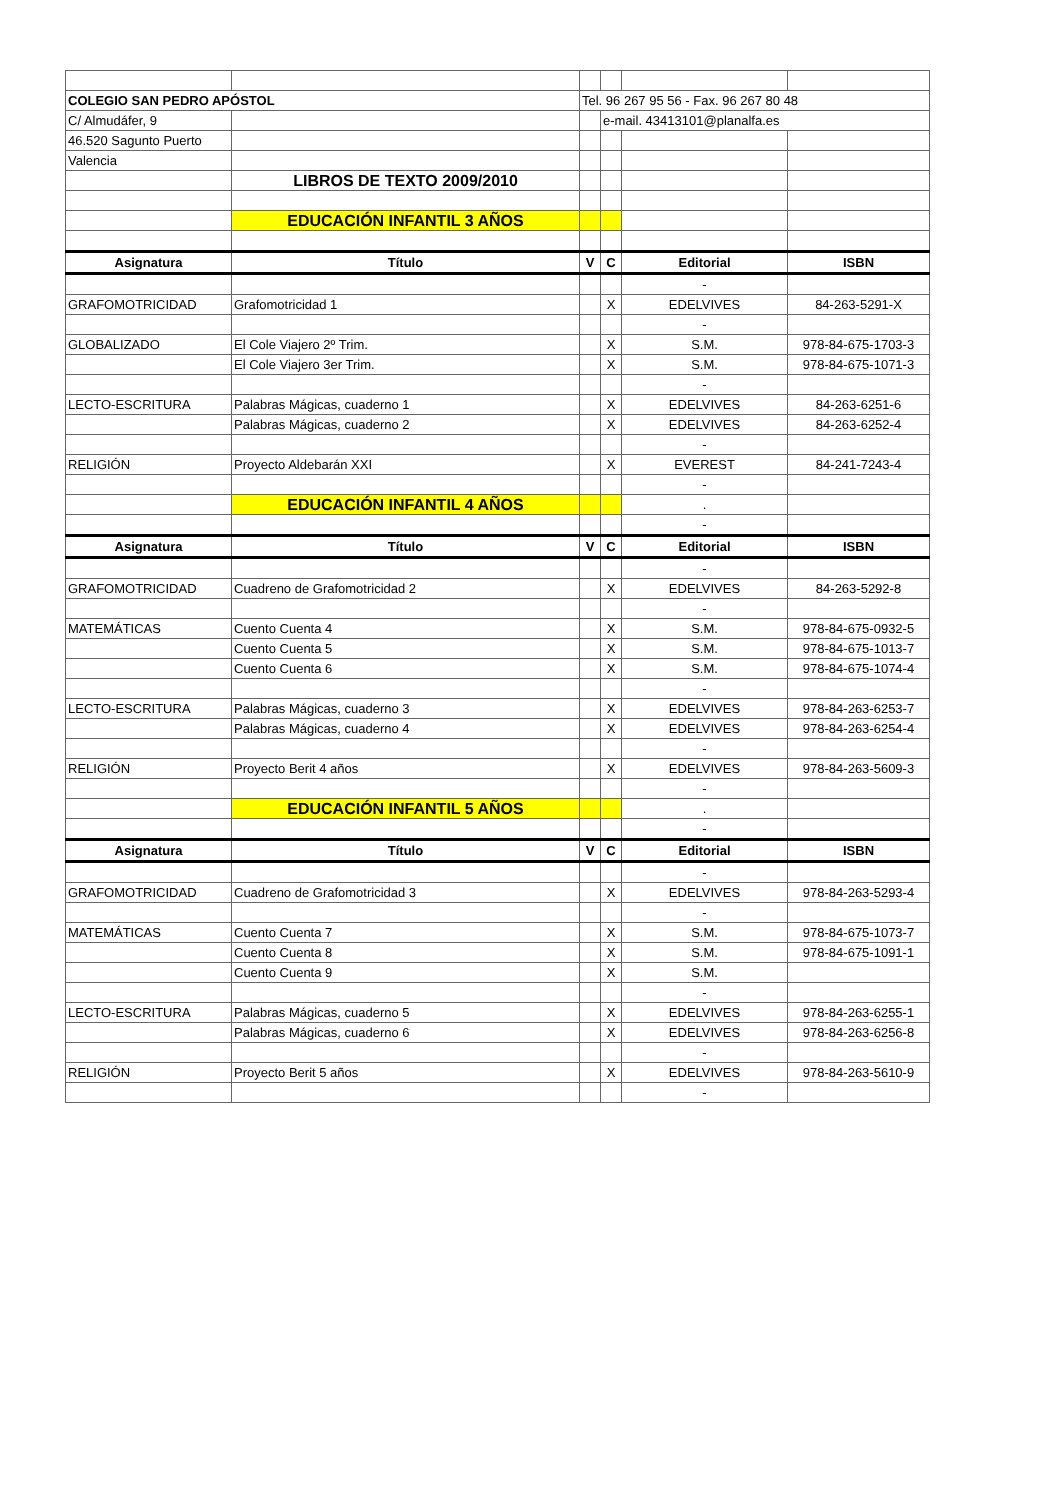| COLEGIO SAN PEDRO APÓSTOL | | Tel. 96 267 95 56 - Fax. 96 267 80 48 | | | |
| C/ Almudáfer, 9 | | | e-mail. 43413101@planalfa.es | | |
| 46.520 Sagunto Puerto | | | | | |
| Valencia | | | | | |
| | LIBROS DE TEXTO 2009/2010 | | | | |
| | EDUCACIÓN INFANTIL 3 AÑOS | | | | |
| Asignatura | Título | V | C | Editorial | ISBN |
| | | | | - | |
| GRAFOMOTRICIDAD | Grafomotricidad 1 | | X | EDELVIVES | 84-263-5291-X |
| | | | | - | |
| GLOBALIZADO | El Cole Viajero 2º Trim. | | X | S.M. | 978-84-675-1703-3 |
| | El Cole Viajero 3er Trim. | | X | S.M. | 978-84-675-1071-3 |
| | | | | - | |
| LECTO-ESCRITURA | Palabras Mágicas, cuaderno 1 | | X | EDELVIVES | 84-263-6251-6 |
| | Palabras Mágicas, cuaderno 2 | | X | EDELVIVES | 84-263-6252-4 |
| | | | | - | |
| RELIGIÓN | Proyecto Aldebarán XXI | | X | EVEREST | 84-241-7243-4 |
| | | | | - | |
| | EDUCACIÓN INFANTIL 4 AÑOS | | | . | |
| | | | | - | |
| Asignatura | Título | V | C | Editorial | ISBN |
| | | | | - | |
| GRAFOMOTRICIDAD | Cuadreno de Grafomotricidad 2 | | X | EDELVIVES | 84-263-5292-8 |
| | | | | - | |
| MATEMÁTICAS | Cuento Cuenta 4 | | X | S.M. | 978-84-675-0932-5 |
| | Cuento Cuenta 5 | | X | S.M. | 978-84-675-1013-7 |
| | Cuento Cuenta 6 | | X | S.M. | 978-84-675-1074-4 |
| | | | | - | |
| LECTO-ESCRITURA | Palabras Mágicas, cuaderno 3 | | X | EDELVIVES | 978-84-263-6253-7 |
| | Palabras Mágicas, cuaderno 4 | | X | EDELVIVES | 978-84-263-6254-4 |
| | | | | - | |
| RELIGIÓN | Proyecto Berit 4 años | | X | EDELVIVES | 978-84-263-5609-3 |
| | | | | - | |
| | EDUCACIÓN INFANTIL 5 AÑOS | | | . | |
| | | | | - | |
| Asignatura | Título | V | C | Editorial | ISBN |
| | | | | - | |
| GRAFOMOTRICIDAD | Cuadreno de Grafomotricidad 3 | | X | EDELVIVES | 978-84-263-5293-4 |
| | | | | - | |
| MATEMÁTICAS | Cuento Cuenta 7 | | X | S.M. | 978-84-675-1073-7 |
| | Cuento Cuenta 8 | | X | S.M. | 978-84-675-1091-1 |
| | Cuento Cuenta 9 | | X | S.M. | |
| | | | | - | |
| LECTO-ESCRITURA | Palabras Mágicas, cuaderno 5 | | X | EDELVIVES | 978-84-263-6255-1 |
| | Palabras Mágicas, cuaderno 6 | | X | EDELVIVES | 978-84-263-6256-8 |
| | | | | - | |
| RELIGIÓN | Proyecto Berit 5 años | | X | EDELVIVES | 978-84-263-5610-9 |
| | | | | - | |